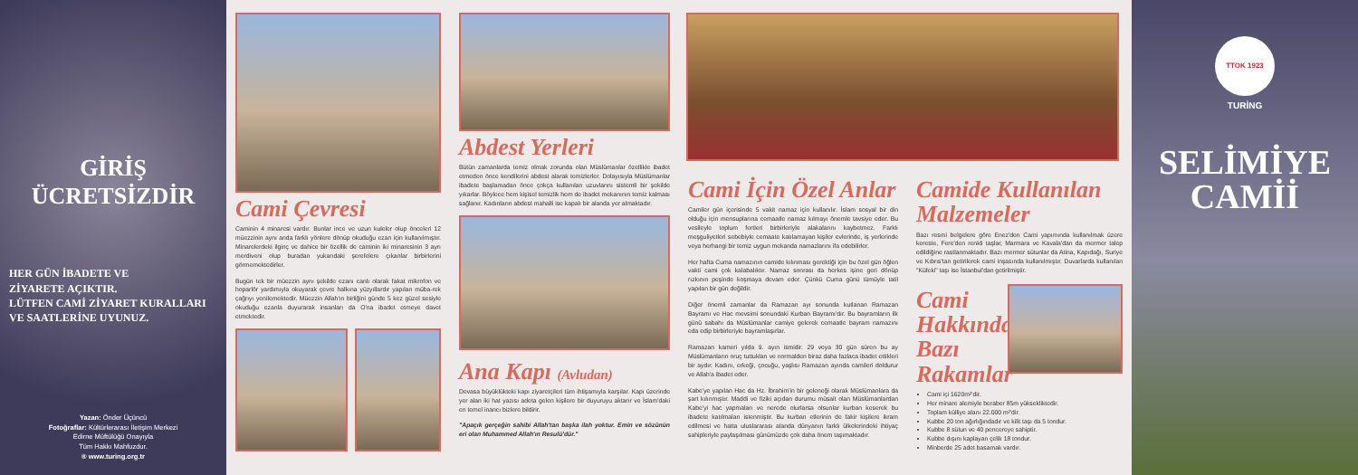GİRİŞ
ÜCRETSİZDİR
HER GÜN İBADETE VE
ZİYARETE AÇIKTIR.
LÜTFEN CAMİ ZİYARET KURALLARI
VE SAATLERİNE UYUNUZ.
Yazan: Önder Üçüncü
Fotoğraflar: Kültürlerarası İletişim Merkezi
Edirne Müftülüğü Onayıyla
Tüm Hakkı Mahfuzdur.
® www.turing.org.tr
Cami Çevresi
Caminin 4 minaresi vardır. Bunlar ince ve uzun kuleler olup önceleri 12 müezzinin aynı anda farklı yönlere dönüp okuduğu ezan için kullanılmıştır. Minarelerdeki ilginç ve dahice bir özellik de caminin iki minaresinin 3 ayrı merdiveni olup buradan yukarıdaki şerefelere çıkanlar birbirlerini görmemektedirler.
Bugün tek bir müezzin aynı şekilde ezanı canlı olarak fakat mikrofon ve hoparlör yardımıyla okuyarak çevre halkına yüzyıllardır yapılan müba-rek çağrıyı yenilemektedir. Müezzin Allah'ın birliğini günde 5 kez güzel sesiyle okuduğu ezanla duyurarak insanları da O'na ibadet etmeye davet etmektedir.
Abdest Yerleri
Bütün zamanlarda temiz olmak zorunda olan Müslümanlar özellikle ibadet etmeden önce kendilerini abdest alarak temizlerler. Dolayısıyla Müslümanlar ibadete başlamadan önce çokça kullanılan uzuvlarını sistemli bir şekilde yıkarlar. Böylece hem kişisel temizlik hem de ibadet mekanının temiz kalması sağlanır. Kadınların abdest mahalli ise kapalı bir alanda yer almaktadır.
Ana Kapı (Avludan)
Devasa büyüklükteki kapı ziyaretçileri tüm ihtişamıyla karşılar. Kapı üzerinde yer alan iki hat yazısı adeta gelen kişilere bir duyuruyu aktarır ve İslam'daki en temel inancı bizlere bildirir.
"Apaçık gerçeğin sahibi Allah'tan başka ilah yoktur. Emin ve sözünün eri olan Muhammed Allah'ın Resulü'dür."
Cami İçin Özel Anlar
Camiler gün içerisinde 5 vakit namaz için kullanılır. İslam sosyal bir din olduğu için mensuplarına cemaatle namaz kılmayı önemle tavsiye eder. Bu vesileyle toplum fertleri birbirleriyle alakalarını kaybetmez. Farklı meşguliyetleri sebebiyle cemaate katılamayan kişiler evlerinde, iş yerlerinde veya herhangi bir temiz uygun mekanda namazlarını ifa edebilirler.
Her hafta Cuma namazının camide kılınması gerektiği için bu özel gün öğlen vakti cami çok kalabalıktır. Namaz sonrası da herkes işine geri dönüp rızkının peşinde koşmaya devam eder. Çünkü Cuma günü tümüyle tatil yapılan bir gün değildir.
Diğer önemli zamanlar da Ramazan ayı sonunda kutlanan Ramazan Bayramı ve Hac mevsimi sonundaki Kurban Bayramı'dır. Bu bayramların ilk günü sabahı da Müslümanlar camiye gelerek cemaatle bayram namazını eda edip birbirleriyle bayramlaşırlar.
Ramazan kameri yılda 9. ayın ismidir. 29 veya 30 gün süren bu ay Müslümanların oruç tuttukları ve normalden biraz daha fazlaca ibadet ettikleri bir aydır. Kadını, erkeği, çocuğu, yaşlısı Ramazan ayında camileri doldurur ve Allah'a ibadet eder.
Kabe'ye yapılan Hac da Hz. İbrahim'in bir geleneği olarak Müslümanlara da şart kılınmıştır. Maddi ve fiziki açıdan durumu müsait olan Müslümanlardan Kabe'yi hac yapmaları ve nerede olurlarsa olsunlar kurban keserek bu ibadete katılmaları istenmiştir. Bu kurban etlerinin de fakir kişilere ikram edilmesi ve hatta uluslararası alanda dünyanın farklı ülkelerindeki ihtiyaç sahipleriyle paylaşılması günümüzde çok daha önem taşımaktadır.
Camide Kullanılan Malzemeler
Bazı resmi belgelere göre Enez'den Cami yapımında kullanılmak üzere kereste, Fere'den renkli taşlar, Marmara ve Kavala'dan da mermer talep edildiğine rastlanmaktadır. Bazı mermer sütunlar da Atina, Kapıdağı, Suriye ve Kıbrıs'tan getirilerek cami inşasında kullanılmıştır. Duvarlarda kullanılan "Küfeki" taşı ise İstanbul'dan getirilmiştir.
Cami Hakkında Bazı Rakamlar
Cami içi 1620m²'dir.
Her minare alemiyle beraber 85m yüksekliktedir.
Toplam külliye alanı 22.000 m²'dir.
Kubbe 20 ton ağırlığındadır ve kilit taşı da 5 tondur.
Kubbe 8 sütun ve 40 pencereye sahiptir.
Kubbe dışını kaplayan çelik 18 tondur.
Minberde 25 adet basamak vardır.
TTOK 1923
TURİNG
SELİMİYE
CAMİİ